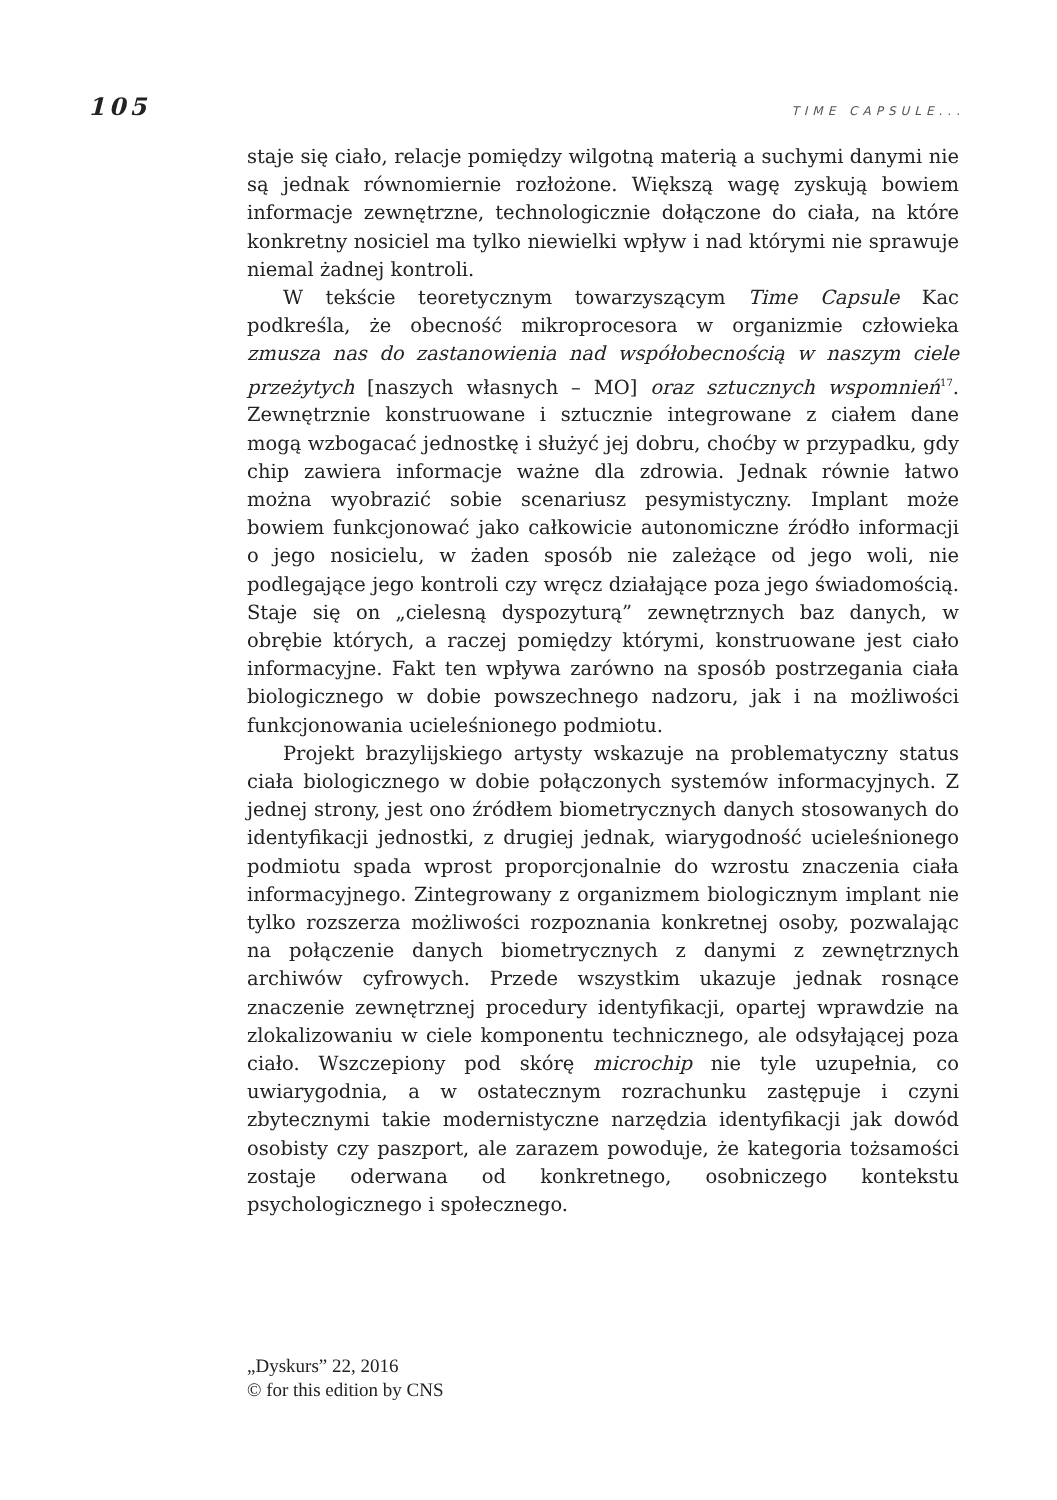105 TIME CAPSULE...
staje się ciało, relacje pomiędzy wilgotną materią a suchymi danymi nie są jednak równomiernie rozłożone. Większą wagę zyskują bowiem informacje zewnętrzne, technologicznie dołączone do ciała, na które konkretny nosiciel ma tylko niewielki wpływ i nad którymi nie sprawuje niemal żadnej kontroli.
W tekście teoretycznym towarzyszącym Time Capsule Kac podkreśla, że obecność mikroprocesora w organizmie człowieka zmusza nas do zastanowienia nad współobecnością w naszym ciele przeżytych [naszych własnych – MO] oraz sztucznych wspomnień<sup>17</sup>. Zewnętrznie konstruowane i sztucznie integrowane z ciałem dane mogą wzbogacać jednostkę i służyć jej dobru, choćby w przypadku, gdy chip zawiera informacje ważne dla zdrowia. Jednak równie łatwo można wyobrazić sobie scenariusz pesymistyczny. Implant może bowiem funkcjonować jako całkowicie autonomiczne źródło informacji o jego nosicielu, w żaden sposób nie zależące od jego woli, nie podlegające jego kontroli czy wręcz działające poza jego świadomością. Staje się on „cielesną dyspozyturą” zewnętrznych baz danych, w obrębie których, a raczej pomiędzy którymi, konstruowane jest ciało informacyjne. Fakt ten wpływa zarówno na sposób postrzegania ciała biologicznego w dobie powszechnego nadzoru, jak i na możliwości funkcjonowania ucieleśnionego podmiotu.
Projekt brazylijskiego artysty wskazuje na problematyczny status ciała biologicznego w dobie połączonych systemów informacyjnych. Z jednej strony, jest ono źródłem biometrycznych danych stosowanych do identyfikacji jednostki, z drugiej jednak, wiarygodność ucieleśnionego podmiotu spada wprost proporcjonalnie do wzrostu znaczenia ciała informacyjnego. Zintegrowany z organizmem biologicznym implant nie tylko rozszerza możliwości rozpoznania konkretnej osoby, pozwalając na połączenie danych biometrycznych z danymi z zewnętrznych archiwów cyfrowych. Przede wszystkim ukazuje jednak rosnące znaczenie zewnętrznej procedury identyfikacji, opartej wprawdzie na zlokalizowaniu w ciele komponentu technicznego, ale odsyłającej poza ciało. Wszczepiony pod skórę microchip nie tyle uzupełnia, co uwiarygodnia, a w ostatecznym rozrachunku zastępuje i czyni zbytecznymi takie modernistyczne narzędzia identyfikacji jak dowód osobisty czy paszport, ale zarazem powoduje, że kategoria tożsamości zostaje oderwana od konkretnego, osobniczego kontekstu psychologicznego i społecznego.
„Dyskurs” 22, 2016
© for this edition by CNS